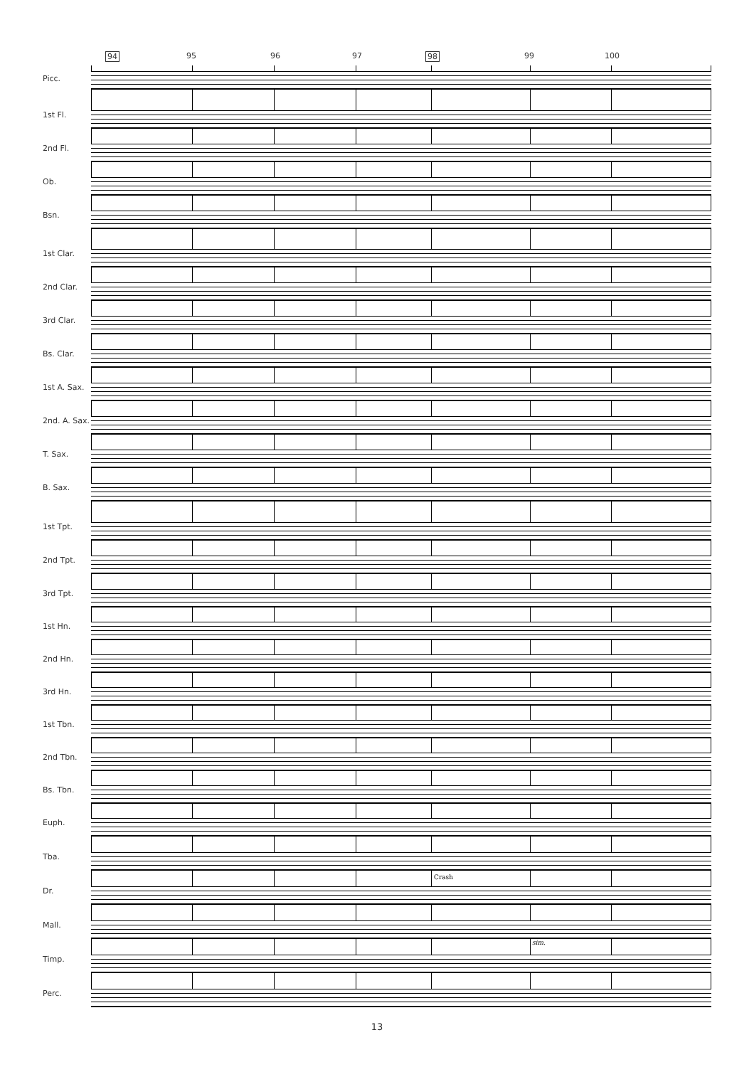94 95 96 97 98 99 100
Picc.
1st Fl.
2nd Fl.
Ob.
Bsn.
1st Clar.
2nd Clar.
3rd Clar.
Bs. Clar.
1st A. Sax.
2nd. A. Sax.
T. Sax.
B. Sax.
1st Tpt.
2nd Tpt.
3rd Tpt.
1st Hn.
2nd Hn.
3rd Hn.
1st Tbn.
2nd Tbn.
Bs. Tbn.
Euph.
Tba.
Dr.
Crash
Mall.
sim.
Timp.
Perc.
13